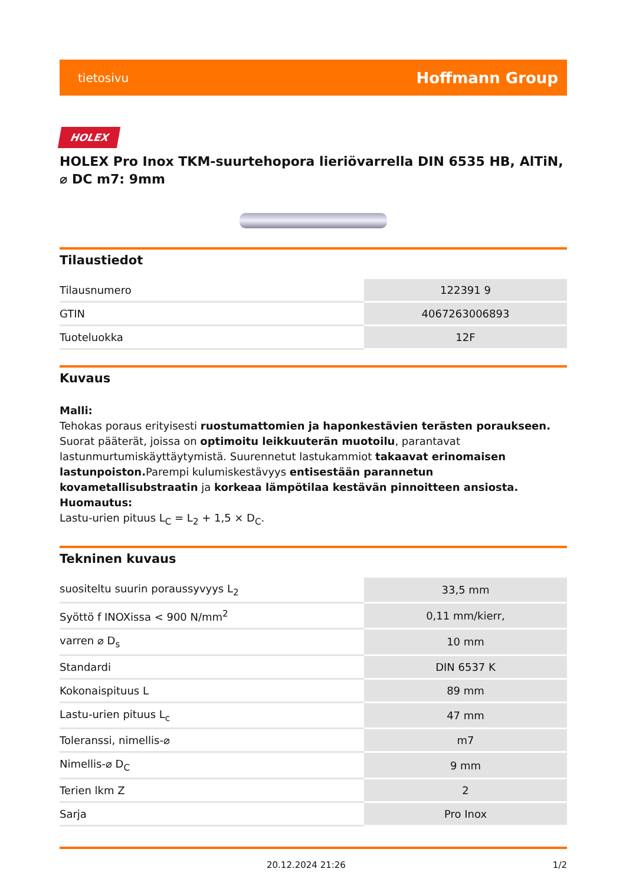tietosivu Hoffmann Group
HOLEX
HOLEX Pro Inox TKM-suurtehopora lieriövarrella DIN 6535 HB, AlTiN, ⌀ DC m7: 9mm
Tilaustiedot
| Tilausnumero | 122391 9 |
| GTIN | 4067263006893 |
| Tuoteluokka | 12F |
Kuvaus
Malli:
Tehokas poraus erityisesti ruostumattomien ja haponkestävien terästen poraukseen. Suorat pääterät, joissa on optimoitu leikkuuterän muotoilu, parantavat lastunmurtumiskäyttäytymistä. Suurennetut lastukammiot takaavat erinomaisen lastunpoiston. Parempi kulumiskestävyys entisestään parannetun kovametallisubstraatin ja korkeaa lämpötilaa kestävän pinnoitteen ansiosta.
Huomautus:
Lastu-urien pituus L<sub>C</sub> = L<sub>2</sub> + 1,5 × D<sub>C</sub>.
Tekninen kuvaus
| suositeltu suurin poraussyvyys L<sub>2</sub> | 33,5 mm |
| Syöttö f INOXissa < 900 N/mm<sup>2</sup> | 0,11 mm/kierr, |
| varren ⌀ D<sub>s</sub> | 10 mm |
| Standardi | DIN 6537 K |
| Kokonaispituus L | 89 mm |
| Lastu-urien pituus L<sub>c</sub> | 47 mm |
| Toleranssi, nimellis-⌀ | m7 |
| Nimellis-⌀ D<sub>C</sub> | 9 mm |
| Terien lkm Z | 2 |
| Sarja | Pro Inox |
20.12.2024 21:26 1/2